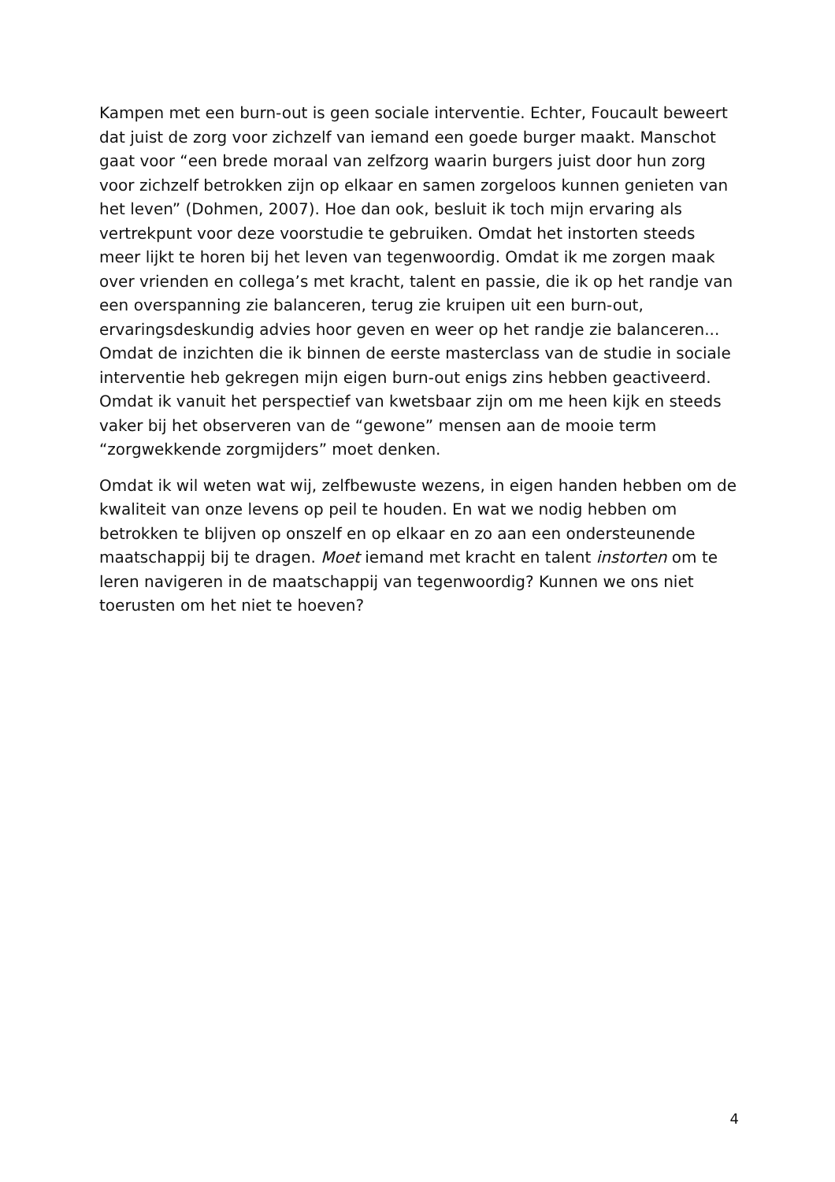Kampen met een burn-out is geen sociale interventie. Echter, Foucault beweert dat juist de zorg voor zichzelf van iemand een goede burger maakt. Manschot gaat voor “een brede moraal van zelfzorg waarin burgers juist door hun zorg voor zichzelf betrokken zijn op elkaar en samen zorgeloos kunnen genieten van het leven” (Dohmen, 2007). Hoe dan ook, besluit ik toch mijn ervaring als vertrekpunt voor deze voorstudie te gebruiken. Omdat het instorten steeds meer lijkt te horen bij het leven van tegenwoordig. Omdat ik me zorgen maak over vrienden en collega’s met kracht, talent en passie, die ik op het randje van een overspanning zie balanceren, terug zie kruipen uit een burn-out, ervaringsdeskundig advies hoor geven en weer op het randje zie balanceren... Omdat de inzichten die ik binnen de eerste masterclass van de studie in sociale interventie heb gekregen mijn eigen burn-out enigs zins hebben geactiveerd. Omdat ik vanuit het perspectief van kwetsbaar zijn om me heen kijk en steeds vaker bij het observeren van de “gewone” mensen aan de mooie term “zorgwekkende zorgmijders” moet denken.
Omdat ik wil weten wat wij, zelfbewuste wezens, in eigen handen hebben om de kwaliteit van onze levens op peil te houden. En wat we nodig hebben om betrokken te blijven op onszelf en op elkaar en zo aan een ondersteunende maatschappij bij te dragen. Moet iemand met kracht en talent instorten om te leren navigeren in de maatschappij van tegenwoordig? Kunnen we ons niet toerusten om het niet te hoeven?
4